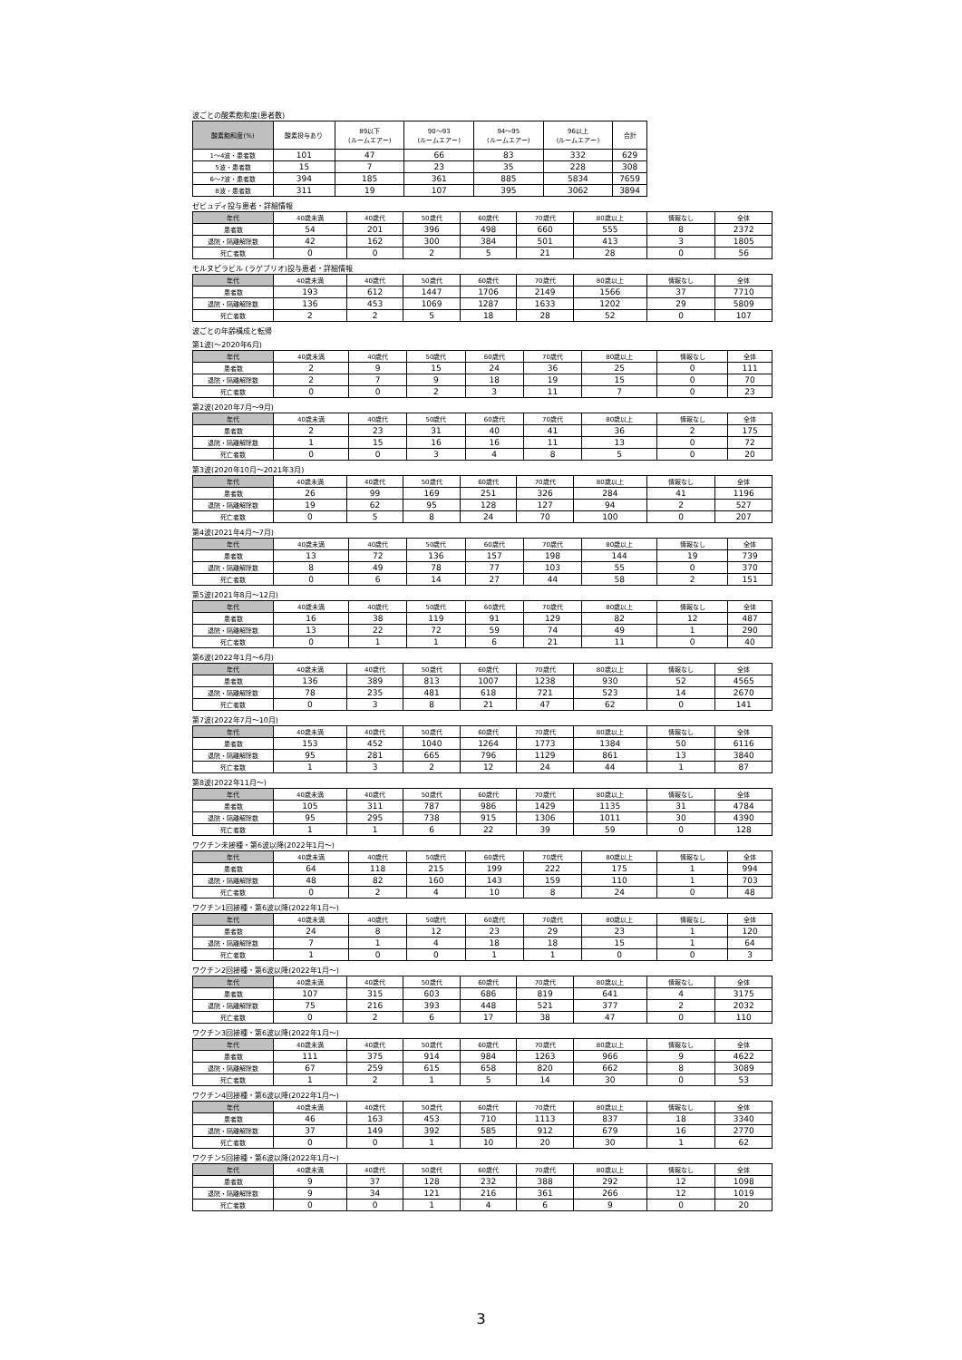波ごとの酸素飽和度(患者数)
| 酸素飽和度(%) | 酸素投与あり | 89以下 (ルームエアー) | 90～93 (ルームエアー) | 94～95 (ルームエアー) | 96以上 (ルームエアー) | 合計 |
| --- | --- | --- | --- | --- | --- | --- |
| 1～4波・患者数 | 101 | 47 | 66 | 83 | 332 | 629 |
| 5波・患者数 | 15 | 7 | 23 | 35 | 228 | 308 |
| 6～7波・患者数 | 394 | 185 | 361 | 885 | 5834 | 7659 |
| 8波・患者数 | 311 | 19 | 107 | 395 | 3062 | 3894 |
ゼビュディ投与患者・詳細情報
| 年代 | 40歳未満 | 40歳代 | 50歳代 | 60歳代 | 70歳代 | 80歳以上 | 情報なし | 全体 |
| --- | --- | --- | --- | --- | --- | --- | --- | --- |
| 患者数 | 54 | 201 | 396 | 498 | 660 | 555 | 8 | 2372 |
| 退院・隔離解除数 | 42 | 162 | 300 | 384 | 501 | 413 | 3 | 1805 |
| 死亡者数 | 0 | 0 | 2 | 5 | 21 | 28 | 0 | 56 |
モルヌピラビル (ラゲブリオ)投与患者・詳細情報
| 年代 | 40歳未満 | 40歳代 | 50歳代 | 60歳代 | 70歳代 | 80歳以上 | 情報なし | 全体 |
| --- | --- | --- | --- | --- | --- | --- | --- | --- |
| 患者数 | 193 | 612 | 1447 | 1706 | 2149 | 1566 | 37 | 7710 |
| 退院・隔離解除数 | 136 | 453 | 1069 | 1287 | 1633 | 1202 | 29 | 5809 |
| 死亡者数 | 2 | 2 | 5 | 18 | 28 | 52 | 0 | 107 |
波ごとの年齢構成と転帰
第1波(～2020年6月)
| 年代 | 40歳未満 | 40歳代 | 50歳代 | 60歳代 | 70歳代 | 80歳以上 | 情報なし | 全体 |
| --- | --- | --- | --- | --- | --- | --- | --- | --- |
| 患者数 | 2 | 9 | 15 | 24 | 36 | 25 | 0 | 111 |
| 退院・隔離解除数 | 2 | 7 | 9 | 18 | 19 | 15 | 0 | 70 |
| 死亡者数 | 0 | 0 | 2 | 3 | 11 | 7 | 0 | 23 |
第2波(2020年7月～9月)
| 年代 | 40歳未満 | 40歳代 | 50歳代 | 60歳代 | 70歳代 | 80歳以上 | 情報なし | 全体 |
| --- | --- | --- | --- | --- | --- | --- | --- | --- |
| 患者数 | 2 | 23 | 31 | 40 | 41 | 36 | 2 | 175 |
| 退院・隔離解除数 | 1 | 15 | 16 | 16 | 11 | 13 | 0 | 72 |
| 死亡者数 | 0 | 0 | 3 | 4 | 8 | 5 | 0 | 20 |
第3波(2020年10月～2021年3月)
| 年代 | 40歳未満 | 40歳代 | 50歳代 | 60歳代 | 70歳代 | 80歳以上 | 情報なし | 全体 |
| --- | --- | --- | --- | --- | --- | --- | --- | --- |
| 患者数 | 26 | 99 | 169 | 251 | 326 | 284 | 41 | 1196 |
| 退院・隔離解除数 | 19 | 62 | 95 | 128 | 127 | 94 | 2 | 527 |
| 死亡者数 | 0 | 5 | 8 | 24 | 70 | 100 | 0 | 207 |
第4波(2021年4月～7月)
| 年代 | 40歳未満 | 40歳代 | 50歳代 | 60歳代 | 70歳代 | 80歳以上 | 情報なし | 全体 |
| --- | --- | --- | --- | --- | --- | --- | --- | --- |
| 患者数 | 13 | 72 | 136 | 157 | 198 | 144 | 19 | 739 |
| 退院・隔離解除数 | 8 | 49 | 78 | 77 | 103 | 55 | 0 | 370 |
| 死亡者数 | 0 | 6 | 14 | 27 | 44 | 58 | 2 | 151 |
第5波(2021年8月～12月)
| 年代 | 40歳未満 | 40歳代 | 50歳代 | 60歳代 | 70歳代 | 80歳以上 | 情報なし | 全体 |
| --- | --- | --- | --- | --- | --- | --- | --- | --- |
| 患者数 | 16 | 38 | 119 | 91 | 129 | 82 | 12 | 487 |
| 退院・隔離解除数 | 13 | 22 | 72 | 59 | 74 | 49 | 1 | 290 |
| 死亡者数 | 0 | 1 | 1 | 6 | 21 | 11 | 0 | 40 |
第6波(2022年1月～6月)
| 年代 | 40歳未満 | 40歳代 | 50歳代 | 60歳代 | 70歳代 | 80歳以上 | 情報なし | 全体 |
| --- | --- | --- | --- | --- | --- | --- | --- | --- |
| 患者数 | 136 | 389 | 813 | 1007 | 1238 | 930 | 52 | 4565 |
| 退院・隔離解除数 | 78 | 235 | 481 | 618 | 721 | 523 | 14 | 2670 |
| 死亡者数 | 0 | 3 | 8 | 21 | 47 | 62 | 0 | 141 |
第7波(2022年7月～10月)
| 年代 | 40歳未満 | 40歳代 | 50歳代 | 60歳代 | 70歳代 | 80歳以上 | 情報なし | 全体 |
| --- | --- | --- | --- | --- | --- | --- | --- | --- |
| 患者数 | 153 | 452 | 1040 | 1264 | 1773 | 1384 | 50 | 6116 |
| 退院・隔離解除数 | 95 | 281 | 665 | 796 | 1129 | 861 | 13 | 3840 |
| 死亡者数 | 1 | 3 | 2 | 12 | 24 | 44 | 1 | 87 |
第8波(2022年11月～)
| 年代 | 40歳未満 | 40歳代 | 50歳代 | 60歳代 | 70歳代 | 80歳以上 | 情報なし | 全体 |
| --- | --- | --- | --- | --- | --- | --- | --- | --- |
| 患者数 | 105 | 311 | 787 | 986 | 1429 | 1135 | 31 | 4784 |
| 退院・隔離解除数 | 95 | 295 | 738 | 915 | 1306 | 1011 | 30 | 4390 |
| 死亡者数 | 1 | 1 | 6 | 22 | 39 | 59 | 0 | 128 |
ワクチン未接種・第6波以降(2022年1月～)
| 年代 | 40歳未満 | 40歳代 | 50歳代 | 60歳代 | 70歳代 | 80歳以上 | 情報なし | 全体 |
| --- | --- | --- | --- | --- | --- | --- | --- | --- |
| 患者数 | 64 | 118 | 215 | 199 | 222 | 175 | 1 | 994 |
| 退院・隔離解除数 | 48 | 82 | 160 | 143 | 159 | 110 | 1 | 703 |
| 死亡者数 | 0 | 2 | 4 | 10 | 8 | 24 | 0 | 48 |
ワクチン1回接種・第6波以降(2022年1月～)
| 年代 | 40歳未満 | 40歳代 | 50歳代 | 60歳代 | 70歳代 | 80歳以上 | 情報なし | 全体 |
| --- | --- | --- | --- | --- | --- | --- | --- | --- |
| 患者数 | 24 | 8 | 12 | 23 | 29 | 23 | 1 | 120 |
| 退院・隔離解除数 | 7 | 1 | 4 | 18 | 18 | 15 | 1 | 64 |
| 死亡者数 | 1 | 0 | 0 | 1 | 1 | 0 | 0 | 3 |
ワクチン2回接種・第6波以降(2022年1月～)
| 年代 | 40歳未満 | 40歳代 | 50歳代 | 60歳代 | 70歳代 | 80歳以上 | 情報なし | 全体 |
| --- | --- | --- | --- | --- | --- | --- | --- | --- |
| 患者数 | 107 | 315 | 603 | 686 | 819 | 641 | 4 | 3175 |
| 退院・隔離解除数 | 75 | 216 | 393 | 448 | 521 | 377 | 2 | 2032 |
| 死亡者数 | 0 | 2 | 6 | 17 | 38 | 47 | 0 | 110 |
ワクチン3回接種・第6波以降(2022年1月～)
| 年代 | 40歳未満 | 40歳代 | 50歳代 | 60歳代 | 70歳代 | 80歳以上 | 情報なし | 全体 |
| --- | --- | --- | --- | --- | --- | --- | --- | --- |
| 患者数 | 111 | 375 | 914 | 984 | 1263 | 966 | 9 | 4622 |
| 退院・隔離解除数 | 67 | 259 | 615 | 658 | 820 | 662 | 8 | 3089 |
| 死亡者数 | 1 | 2 | 1 | 5 | 14 | 30 | 0 | 53 |
ワクチン4回接種・第6波以降(2022年1月～)
| 年代 | 40歳未満 | 40歳代 | 50歳代 | 60歳代 | 70歳代 | 80歳以上 | 情報なし | 全体 |
| --- | --- | --- | --- | --- | --- | --- | --- | --- |
| 患者数 | 46 | 163 | 453 | 710 | 1113 | 837 | 18 | 3340 |
| 退院・隔離解除数 | 37 | 149 | 392 | 585 | 912 | 679 | 16 | 2770 |
| 死亡者数 | 0 | 0 | 1 | 10 | 20 | 30 | 1 | 62 |
ワクチン5回接種・第6波以降(2022年1月～)
| 年代 | 40歳未満 | 40歳代 | 50歳代 | 60歳代 | 70歳代 | 80歳以上 | 情報なし | 全体 |
| --- | --- | --- | --- | --- | --- | --- | --- | --- |
| 患者数 | 9 | 37 | 128 | 232 | 388 | 292 | 12 | 1098 |
| 退院・隔離解除数 | 9 | 34 | 121 | 216 | 361 | 266 | 12 | 1019 |
| 死亡者数 | 0 | 0 | 1 | 4 | 6 | 9 | 0 | 20 |
3